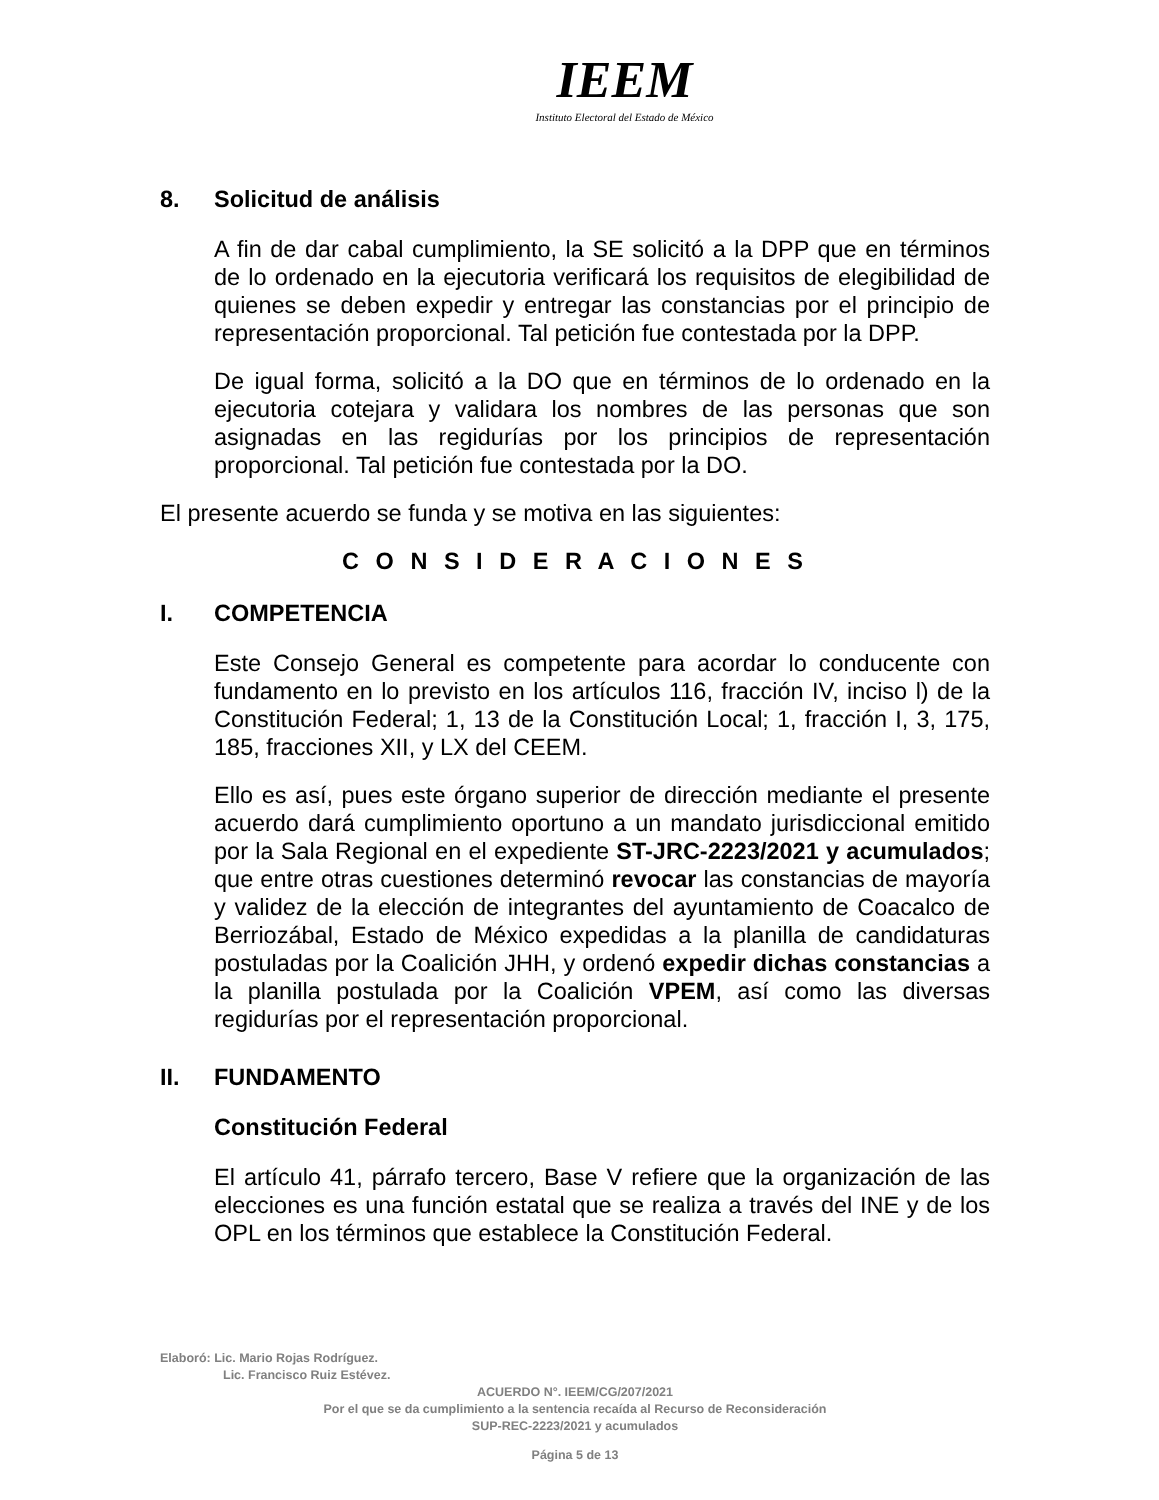IEEM
Instituto Electoral del Estado de México
8. Solicitud de análisis
A fin de dar cabal cumplimiento, la SE solicitó a la DPP que en términos de lo ordenado en la ejecutoria verificará los requisitos de elegibilidad de quienes se deben expedir y entregar las constancias por el principio de representación proporcional. Tal petición fue contestada por la DPP.
De igual forma, solicitó a la DO que en términos de lo ordenado en la ejecutoria cotejara y validara los nombres de las personas que son asignadas en las regidurías por los principios de representación proporcional. Tal petición fue contestada por la DO.
El presente acuerdo se funda y se motiva en las siguientes:
C O N S I D E R A C I O N E S
I. COMPETENCIA
Este Consejo General es competente para acordar lo conducente con fundamento en lo previsto en los artículos 116, fracción IV, inciso l) de la Constitución Federal; 1, 13 de la Constitución Local; 1, fracción I, 3, 175, 185, fracciones XII, y LX del CEEM.
Ello es así, pues este órgano superior de dirección mediante el presente acuerdo dará cumplimiento oportuno a un mandato jurisdiccional emitido por la Sala Regional en el expediente ST-JRC-2223/2021 y acumulados; que entre otras cuestiones determinó revocar las constancias de mayoría y validez de la elección de integrantes del ayuntamiento de Coacalco de Berriozábal, Estado de México expedidas a la planilla de candidaturas postuladas por la Coalición JHH, y ordenó expedir dichas constancias a la planilla postulada por la Coalición VPEM, así como las diversas regidurías por el representación proporcional.
II. FUNDAMENTO
Constitución Federal
El artículo 41, párrafo tercero, Base V refiere que la organización de las elecciones es una función estatal que se realiza a través del INE y de los OPL en los términos que establece la Constitución Federal.
Elaboró: Lic. Mario Rojas Rodríguez.
Lic. Francisco Ruiz Estévez.
ACUERDO N°. IEEM/CG/207/2021
Por el que se da cumplimiento a la sentencia recaída al Recurso de Reconsideración
SUP-REC-2223/2021 y acumulados
Página 5 de 13